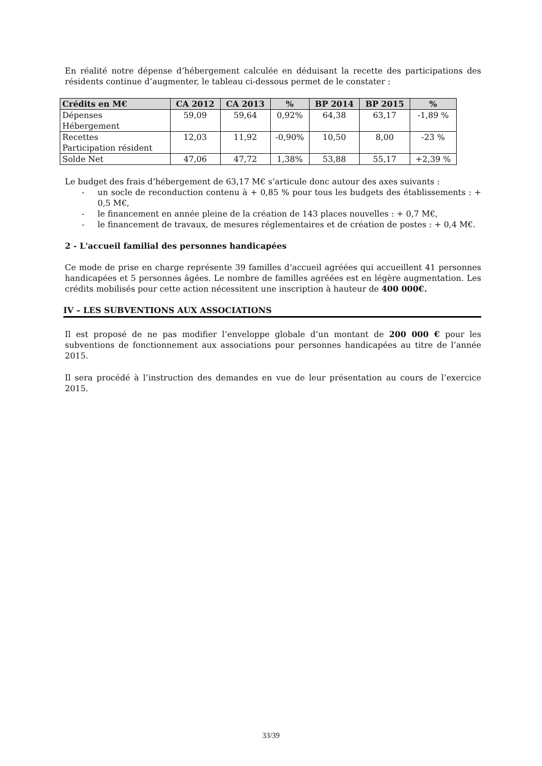En réalité notre dépense d’hébergement calculée en déduisant la recette des participations des résidents continue d’augmenter, le tableau ci-dessous permet de le constater :
| Crédits en M€ | CA 2012 | CA 2013 | % | BP 2014 | BP 2015 | % |
| --- | --- | --- | --- | --- | --- | --- |
| Dépenses Hébergement | 59,09 | 59,64 | 0,92% | 64,38 | 63,17 | -1,89 % |
| Recettes Participation résident | 12,03 | 11,92 | -0,90% | 10,50 | 8,00 | -23 % |
| Solde Net | 47,06 | 47,72 | 1,38% | 53,88 | 55,17 | +2,39 % |
Le budget des frais d’hébergement de 63,17 M€ s’articule donc autour des axes suivants :
- un socle de reconduction contenu à + 0,85 % pour tous les budgets des établissements : + 0,5 M€,
- le financement en année pleine de la création de 143 places nouvelles : + 0,7 M€,
- le financement de travaux, de mesures réglementaires et de création de postes : + 0,4 M€.
2 - L'accueil familial des personnes handicapées
Ce mode de prise en charge représente 39 familles d’accueil agréées qui accueillent 41 personnes handicapées et 5 personnes âgées. Le nombre de familles agréées est en légère augmentation. Les crédits mobilisés pour cette action nécessitent une inscription à hauteur de 400 000€.
IV – LES SUBVENTIONS AUX ASSOCIATIONS
Il est proposé de ne pas modifier l’enveloppe globale d’un montant de 200 000 € pour les subventions de fonctionnement aux associations pour personnes handicapées au titre de l’année 2015.
Il sera procédé à l’instruction des demandes en vue de leur présentation au cours de l’exercice 2015.
33/39